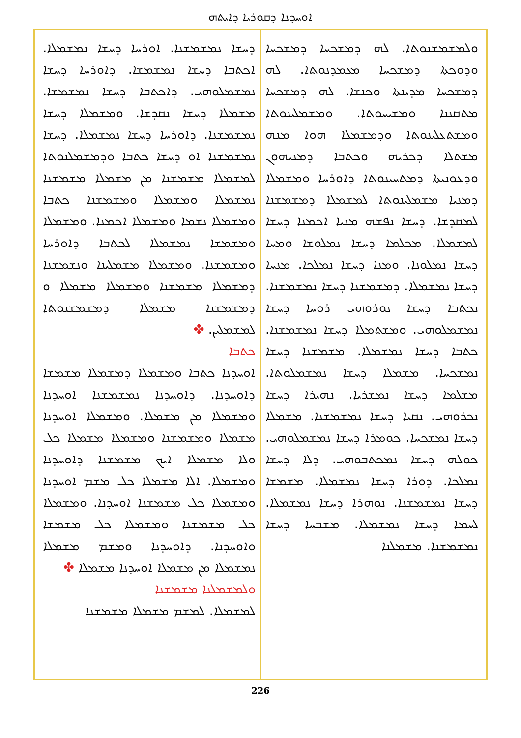ܐܘܚܕܢܐ ܕܩܘܪܝܐ ܕܐܝܬܗ
ܘܠܡܫܡܫܢܘܬܐ. ܠܗ ܕܡܫܟܚܐ ܕܡܫܟܚܐ ܘܕܘܟܬܐ ܕܡܫܟܚܐ ܡܥܡܕܢܘܬܐ. ܠܗ ܕܡܫܟܚܐ ܡܕܝܢܬܐ ܘܟܢܫܐ. ܠܗ ܕܡܫܟܚܐ ܡܬܩܢܢܐ ܘܡܫܝܚܘܬܐ. ܘܡܫܡܠܝܢܘܬܐ ܘܡܫܬܥܠܝܢܘܬܐ ܘܕܡܫܡܠܐ ܗܘܐ ܡܢܗ ܡܫܬܠܐ ܕܟܪܝܗ ܘܟܬܒܐ ܕܡܢܝܗܘܢ ܘܕܥܘܢܝܬܐ ܕܡܬܚܝܢܘܬܐ ܕܐܘܪܚܐ ܘܡܫܡܠܐ ܕܡܢܝܐ ܡܫܡܠܝܢܘܬܐ ܠܡܫܡܠܐ ܕܡܫܡܫܢܐ ܠܡܩܕܫܐ. ܕܚܫܐ ܢܦܫܗ ܡܢܝܐ ܐܟܡܢܐ ܕܚܫܐ ܠܡܫܡܠܐ. ܡܟܠܡܐ ܕܚܫܐ ܢܡܠܘܫܐ ܘܡܚܐ ܕܚܫܐ ܢܡܠܘܢܐ. ܘܡܢܐ ܕܚܫܐ ܢܡܠܟܐ. ܡܢܚܐ ܕܚܫܐ ܢܡܫܡܠܐ. ܕܡܫܡܫܢܐ ܕܚܫܐ ܢܡܫܡܫܢܐ. ܢܟܬܒܐ ܕܚܫܐ ܢܘܪܘܗܝ ܪܘܚܐ ܕܚܫܐ ܢܡܫܡܠܘܗܝ. ܘܡܫܬܡܠܐ ܕܚܫܐ ܢܡܫܡܫܢܐ. ܟܬܒܐ ܕܚܫܐ ܢܡܫܡܠܐ. ܡܫܡܫܢܐ ܕܚܫܐ ܢܡܫܟܚܐ. ܡܫܡܠܐ ܕܚܫܐ ܢܡܫܡܠܘܬܐ. ܡܫܠܡܐ ܕܚܫܐ ܢܡܫܪܝܐ. ܢܗܝܪܐ ܕܚܫܐ ܢܟܪܘܗܝ. ܢܩܝܐ ܕܚܫܐ ܢܡܫܡܫܢܐ. ܡܫܡܠܐ ܕܚܫܐ ܢܡܫܟܚܐ. ܟܘܡܪܐ ܕܚܫܐ ܢܡܫܡܠܘܗܝ. ܟܘܠܗ ܕܚܫܐ ܢܡܟܬܒܘܗܝ. ܕܠܐ ܕܚܫܐ ܢܡܠܟܐ. ܕܘܪܐ ܕܚܫܐ ܢܡܫܡܠܐ. ܡܫܡܫܐ ܕܚܫܐ ܢܡܫܡܫܢܐ. ܢܘܗܪܐ ܕܚܫܐ ܢܡܫܡܠܐ. ܠܚܡܐ ܕܚܫܐ ܢܡܫܡܠܐ. ܡܫܒܚܐ ܕܚܫܐ ܢܡܫܡܫܢܐ. ܡܫܡܠܢܐ
ܕܚܫܐ ܢܡܫܡܫܢܐ. ܐܘܪܚܐ ܕܚܫܐ ܢܡܫܡܠܐ. ܐܟܬܒܐ ܕܚܫܐ ܢܡܫܡܫܐ. ܕܐܘܪܚܐ ܕܚܫܐ ܢܡܫܡܠܘܗܝ. ܕܐܟܬܒܐ ܕܚܫܐ ܢܡܫܡܫܐ. ܡܫܡܠܐ ܕܚܫܐ ܢܩܕܫܐ. ܘܡܫܡܠܐ ܕܚܫܐ ܢܡܫܡܫܢܐ. ܕܐܘܪܚܐ ܕܚܫܐ ܢܡܫܡܠܐ. ܕܚܫܐ ܢܡܫܡܫܢܐ ܐܘ ܕܚܫܐ ܟܬܒܐ ܘܕܡܫܡܠܢܘܬܐ ܠܡܫܡܠܐ ܡܫܡܫܢܐ ܡܢ ܡܫܡܠܐ ܡܫܡܫܢܐ ܢܡܫܡܠܐ ܘܡܫܡܠܐ ܘܡܫܡܫܢܐ ܟܬܒܐ ܘܡܫܡܠܐ ܢܫܡܐ ܘܡܫܡܠܐ ܐܟܡܢܐ. ܘܡܫܡܠܐ ܘܡܫܡܫܐ ܢܡܫܡܠܐ ܠܟܬܒܐ ܕܐܘܪܚܐ ܘܡܫܡܫܢܐ. ܘܡܫܡܠܐ ܡܫܡܠܝܢܐ ܘܢܫܡܫܢܐ ܕܡܫܡܠܐ ܡܫܡܫܢܐ ܘܡܫܡܠܐ ܡܫܡܠܐ ܘ ܕܡܫܡܫܢܐ ܡܫܡܠܐ ܕܡܫܡܫܢܘܬܐ ܠܡܫܡܠܝܢ. ✤
ܟܬܒܐ
ܐܘܚܕܢܐ ܟܬܒܐ ܘܡܫܡܠܐ ܕܡܫܡܠܐ ܡܫܡܫܐ ܕܐܘܚܕܢܐ. ܕܐܘܚܕܢܐ ܢܡܫܡܫܢܐ ܐܘܚܕܢܐ ܘܡܫܡܠܐ ܡܢ ܡܫܡܠܐ. ܘܡܫܡܠܐ ܐܘܚܕܢܐ ܡܫܡܠܐ ܘܡܫܡܫܢܐ ܘܡܫܡܠܐ ܡܫܡܠܐ ܟܠ ܘܠܐ ܡܫܡܠܐ ܐܝܟ ܡܫܡܫܢܐ ܕܐܘܚܕܢܐ ܘܡܫܡܠܐ. ܐܠܐ ܡܫܡܠܐ ܟܠ ܡܫܡ ܐܘܚܕܢܐ ܘܡܫܡܠܐ ܟܠ ܡܫܡܫܢܐ ܐܘܚܕܢܐ. ܘܡܫܡܠܐ ܟܠ ܡܫܡܫܢܐ ܘܡܫܡܠܐ ܟܠ ܡܫܡܫܐ ܘܐܘܚܕܢܐ. ܕܐܘܚܕܢܐ ܘܡܫܡ ܡܫܡܠܐ ܢܡܫܡܠܐ ܡܢ ܡܫܡܠܐ ܐܘܚܕܢܐ ܡܫܡܠܐ ✤
ܘܠܡܫܡܠܢܐ ܡܫܡܫܢܐ
ܠܡܫܡܠܐ. ܠܡܫܡ ܡܫܡܠܐ ܡܫܡܫܢܐ
226